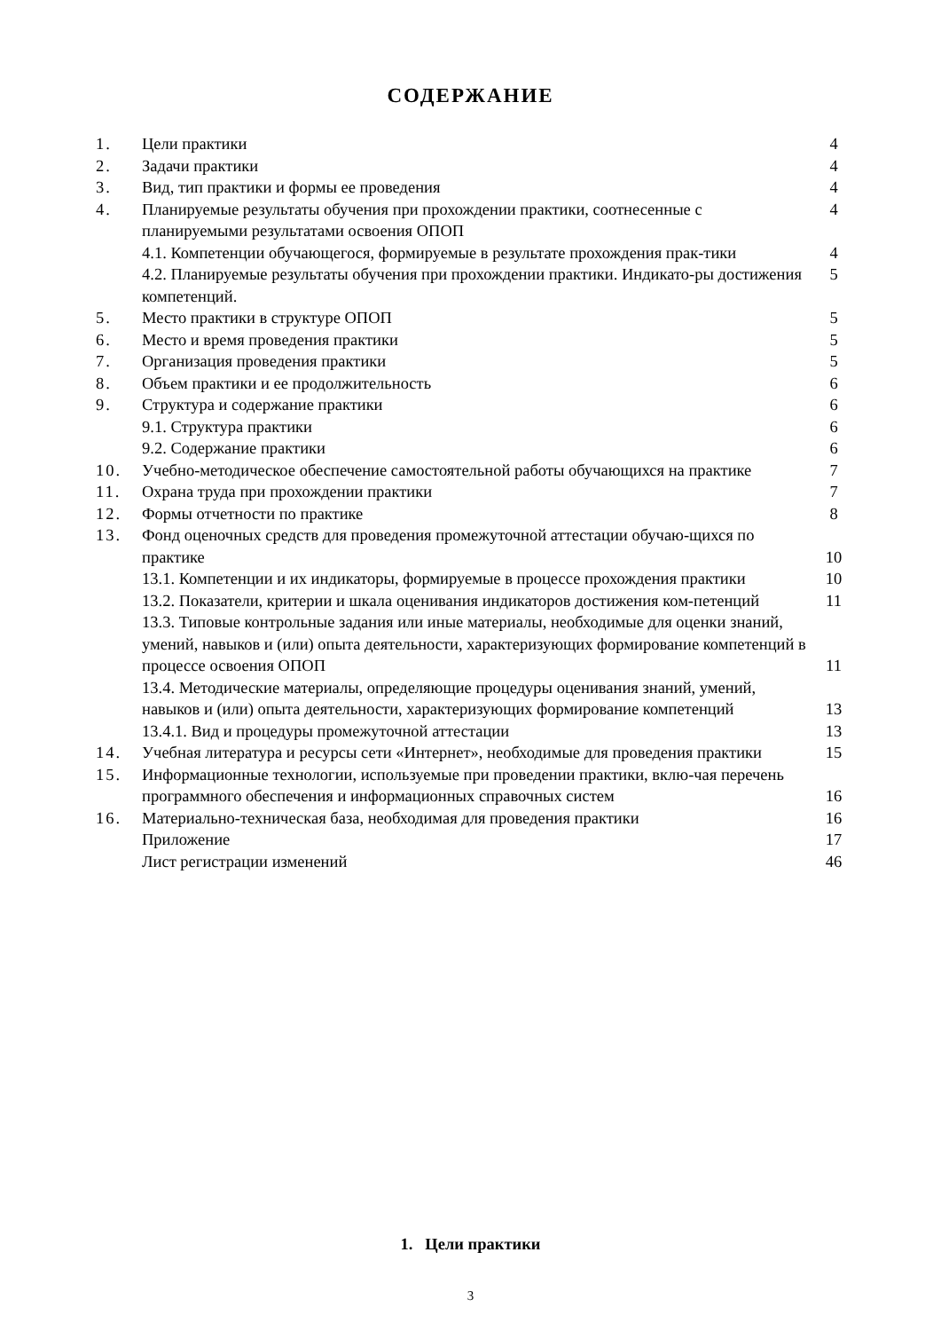СОДЕРЖАНИЕ
| 1. | Цели практики | 4 |
| 2. | Задачи практики | 4 |
| 3. | Вид, тип практики и формы ее проведения | 4 |
| 4. | Планируемые результаты обучения при прохождении практики, соотнесенные с планируемыми результатами освоения ОПОП | 4 |
| | 4.1. Компетенции обучающегося, формируемые в результате прохождения прак-тики | 4 |
| | 4.2. Планируемые результаты обучения при прохождении практики. Индикато-ры достижения компетенций. | 5 |
| 5. | Место практики в структуре ОПОП | 5 |
| 6. | Место и время проведения практики | 5 |
| 7. | Организация проведения практики | 5 |
| 8. | Объем практики и ее продолжительность | 6 |
| 9. | Структура и содержание практики | 6 |
| | 9.1. Структура практики | 6 |
| | 9.2. Содержание практики | 6 |
| 10. | Учебно-методическое обеспечение самостоятельной работы обучающихся на практике | 7 |
| 11. | Охрана труда при прохождении практики | 7 |
| 12. | Формы отчетности по практике | 8 |
| 13. | Фонд оценочных средств для проведения промежуточной аттестации обучаю-щихся по практике | 10 |
| | 13.1. Компетенции и их индикаторы, формируемые в процессе прохождения практики | 10 |
| | 13.2. Показатели, критерии и шкала оценивания индикаторов достижения ком-петенций | 11 |
| | 13.3. Типовые контрольные задания или иные материалы, необходимые для оценки знаний, умений, навыков и (или) опыта деятельности, характеризующих формирование компетенций в процессе освоения ОПОП | 11 |
| | 13.4. Методические материалы, определяющие процедуры оценивания знаний, умений, навыков и (или) опыта деятельности, характеризующих формирование компетенций | 13 |
| | 13.4.1. Вид и процедуры промежуточной аттестации | 13 |
| 14. | Учебная литература и ресурсы сети «Интернет», необходимые для проведения практики | 15 |
| 15. | Информационные технологии, используемые при проведении практики, вклю-чая перечень программного обеспечения и информационных справочных систем | 16 |
| 16. | Материально-техническая база, необходимая для проведения практики | 16 |
| | Приложение | 17 |
| | Лист регистрации изменений | 46 |
1. Цели практики
3